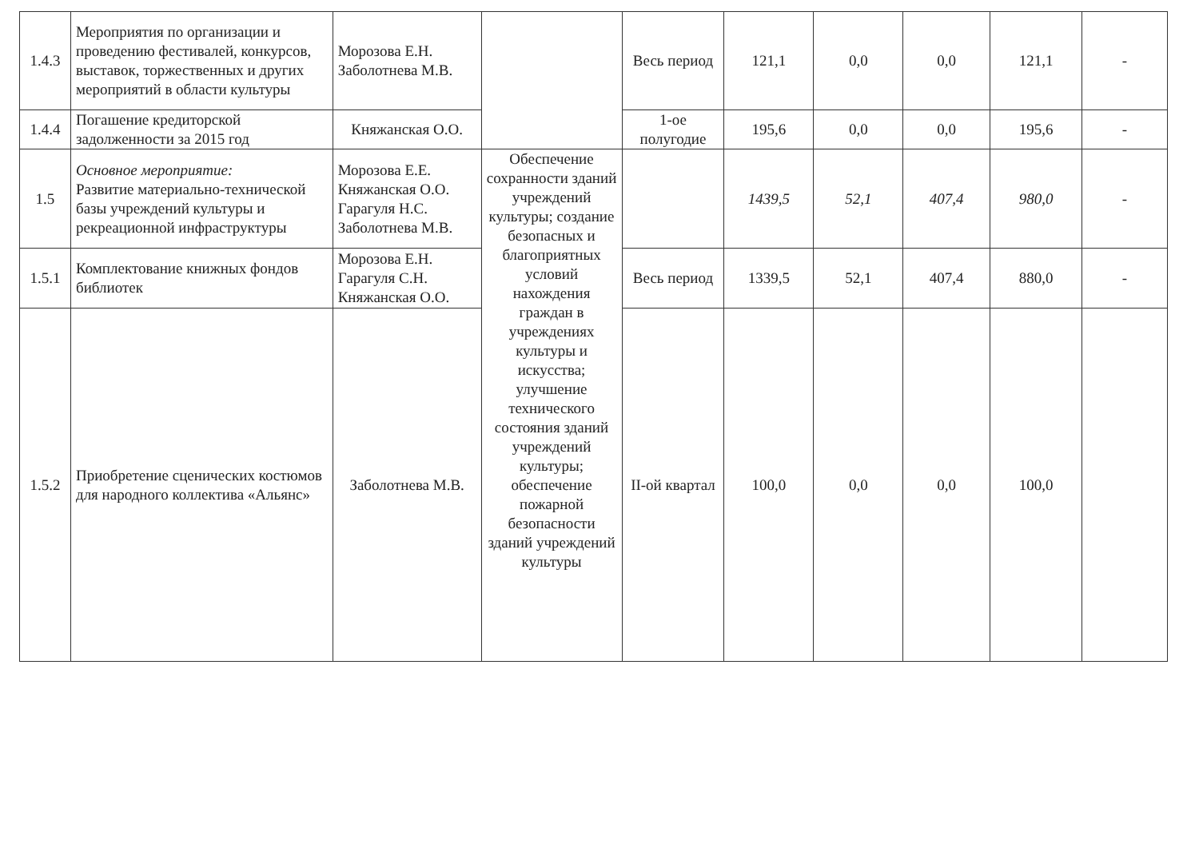| 1.4.3 | Мероприятия по организации и проведению фестивалей, конкурсов, выставок, торжественных и других мероприятий в области культуры | Морозова Е.Н. Заболотнева М.В. | | Весь период | 121,1 | 0,0 | 0,0 | 121,1 | - |
| 1.4.4 | Погашение кредиторской задолженности за 2015 год | Княжанская О.О. | | 1-ое полугодие | 195,6 | 0,0 | 0,0 | 195,6 | - |
| 1.5 | Основное мероприятие: Развитие материально-технической базы учреждений культуры и рекреационной инфраструктуры | Морозова Е.Е. Княжанская О.О. Гарагуля Н.С. Заболотнева М.В. | Обеспечение сохранности зданий учреждений культуры; создание безопасных и благоприятных условий нахождения граждан в учреждениях культуры и искусства; улучшение технического состояния зданий учреждений культуры; обеспечение пожарной безопасности зданий учреждений культуры | | 1439,5 | 52,1 | 407,4 | 980,0 | - |
| 1.5.1 | Комплектование книжных фондов библиотек | Морозова Е.Н. Гарагуля С.Н. Княжанская О.О. | | Весь период | 1339,5 | 52,1 | 407,4 | 880,0 | - |
| 1.5.2 | Приобретение сценических костюмов для народного коллектива «Альянс» | Заболотнева М.В. | | II-ой квартал | 100,0 | 0,0 | 0,0 | 100,0 | |